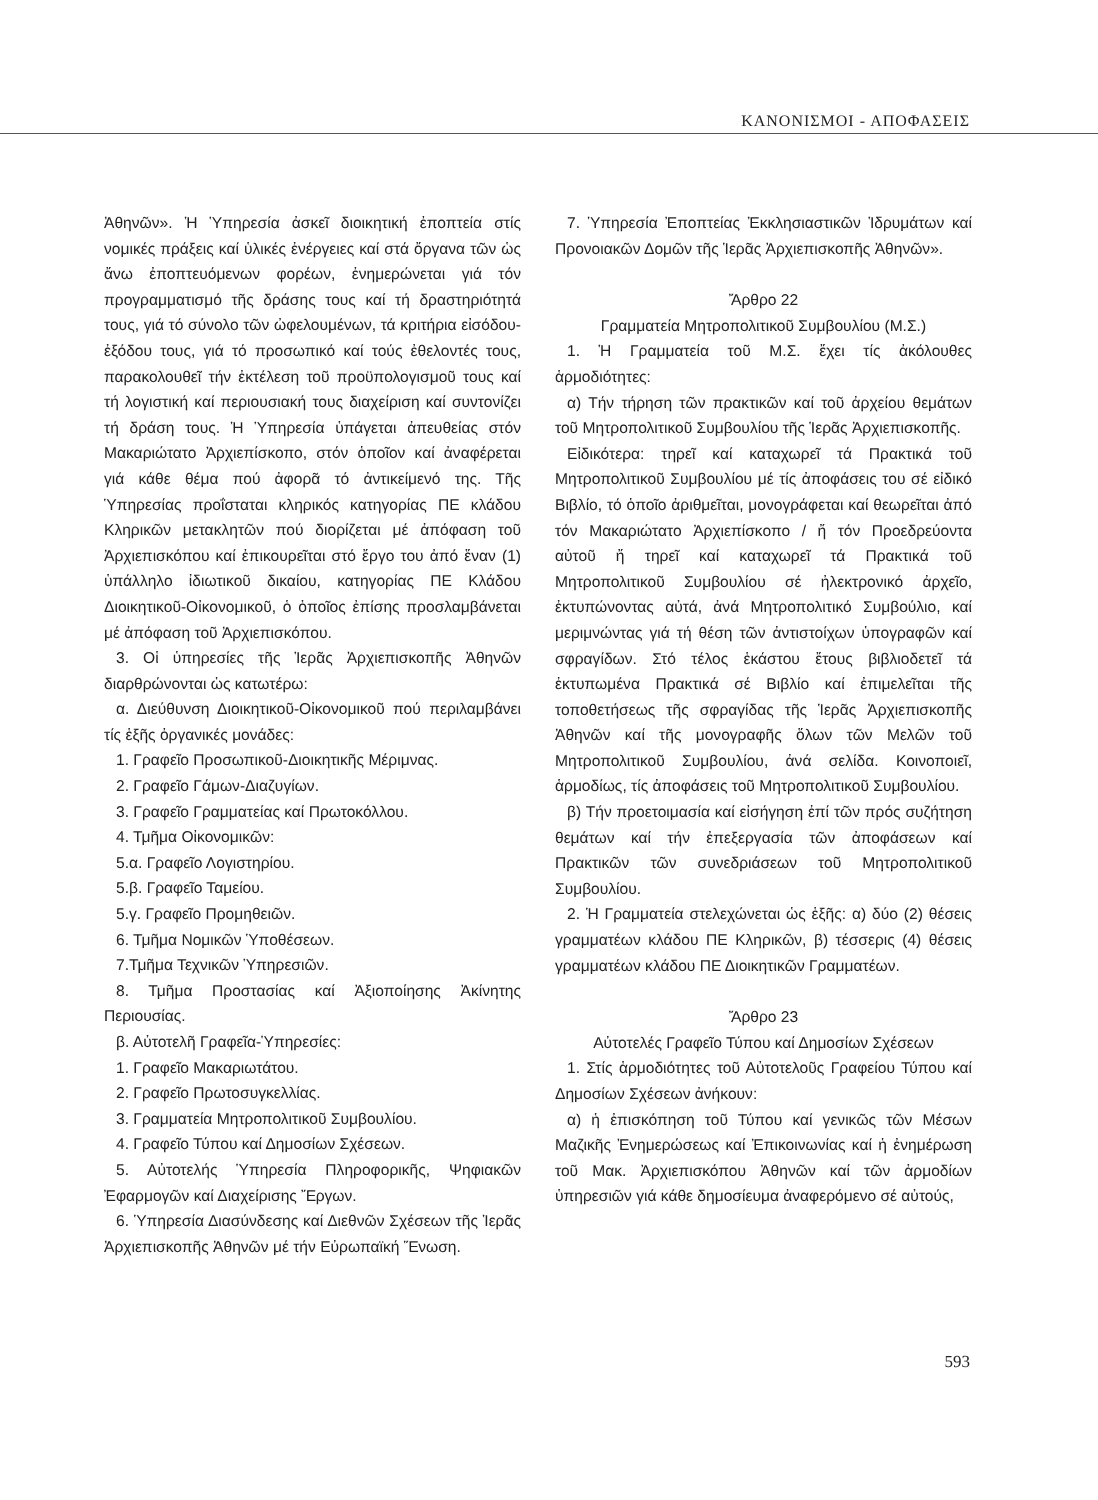ΚΑΝΟΝΙΣΜΟΙ - ΑΠΟΦΑΣΕΙΣ
Ἀθηνῶν». Ἡ Ὑπηρεσία ἀσκεῖ διοικητική ἐποπτεία στίς νομικές πράξεις καί ὑλικές ἐνέργειες καί στά ὄργανα τῶν ὡς ἄνω ἐποπτευόμενων φορέων, ἐνημερώνεται γιά τόν προγραμματισμό τῆς δράσης τους καί τή δραστηριότητά τους, γιά τό σύνολο τῶν ὠφελουμένων, τά κριτήρια εἰσόδου-ἐξόδου τους, γιά τό προσωπικό καί τούς ἐθελοντές τους, παρακολουθεῖ τήν ἐκτέλεση τοῦ προϋπολογισμοῦ τους καί τή λογιστική καί περιουσιακή τους διαχείριση καί συντονίζει τή δράση τους. Ἡ Ὑπηρεσία ὑπάγεται ἀπευθείας στόν Μακαριώτατο Ἀρχιεπίσκοπο, στόν ὁποῖον καί ἀναφέρεται γιά κάθε θέμα πού ἀφορᾶ τό ἀντικείμενό της. Τῆς Ὑπηρεσίας προΐσταται κληρικός κατηγορίας ΠΕ κλάδου Κληρικῶν μετακλητῶν πού διορίζεται μέ ἀπόφαση τοῦ Ἀρχιεπισκόπου καί ἐπικουρεῖται στό ἔργο του ἀπό ἕναν (1) ὑπάλληλο ἰδιωτικοῦ δικαίου, κατηγορίας ΠΕ Κλάδου Διοικητικοῦ-Οἰκονομικοῦ, ὁ ὁποῖος ἐπίσης προσλαμβάνεται μέ ἀπόφαση τοῦ Ἀρχιεπισκόπου.
3. Οἱ ὑπηρεσίες τῆς Ἱερᾶς Ἀρχιεπισκοπῆς Ἀθηνῶν διαρθρώνονται ὡς κατωτέρω:
α. Διεύθυνση Διοικητικοῦ-Οἰκονομικοῦ πού περιλαμβάνει τίς ἑξῆς ὀργανικές μονάδες:
1. Γραφεῖο Προσωπικοῦ-Διοικητικῆς Μέριμνας.
2. Γραφεῖο Γάμων-Διαζυγίων.
3. Γραφεῖο Γραμματείας καί Πρωτοκόλλου.
4. Τμῆμα Οἰκονομικῶν:
5.α. Γραφεῖο Λογιστηρίου.
5.β. Γραφεῖο Ταμείου.
5.γ. Γραφεῖο Προμηθειῶν.
6. Τμῆμα Νομικῶν Ὑποθέσεων.
7.Τμῆμα Τεχνικῶν Ὑπηρεσιῶν.
8. Τμῆμα Προστασίας καί Ἀξιοποίησης Ἀκίνητης Περιουσίας.
β. Αὐτοτελῆ Γραφεῖα-Ὑπηρεσίες:
1. Γραφεῖο Μακαριωτάτου.
2. Γραφεῖο Πρωτοσυγκελλίας.
3. Γραμματεία Μητροπολιτικοῦ Συμβουλίου.
4. Γραφεῖο Τύπου καί Δημοσίων Σχέσεων.
5. Αὐτοτελής Ὑπηρεσία Πληροφορικῆς, Ψηφιακῶν Ἐφαρμογῶν καί Διαχείρισης Ἔργων.
6. Ὑπηρεσία Διασύνδεσης καί Διεθνῶν Σχέσεων τῆς Ἱερᾶς Ἀρχιεπισκοπῆς Ἀθηνῶν μέ τήν Εὐρωπαϊκή Ἕνωση.
7. Ὑπηρεσία Ἐποπτείας Ἐκκλησιαστικῶν Ἱδρυμάτων καί Προνοιακῶν Δομῶν τῆς Ἱερᾶς Ἀρχιεπισκοπῆς Ἀθηνῶν».
Ἄρθρο 22
Γραμματεία Μητροπολιτικοῦ Συμβουλίου (Μ.Σ.)
1. Ἡ Γραμματεία τοῦ Μ.Σ. ἔχει τίς ἀκόλουθες ἁρμοδιότητες:
α) Τήν τήρηση τῶν πρακτικῶν καί τοῦ ἀρχείου θεμάτων τοῦ Μητροπολιτικοῦ Συμβουλίου τῆς Ἱερᾶς Ἀρχιεπισκοπῆς.
Εἰδικότερα: τηρεῖ καί καταχωρεῖ τά Πρακτικά τοῦ Μητροπολιτικοῦ Συμβουλίου μέ τίς ἀποφάσεις του σέ εἰδικό Βιβλίο, τό ὁποῖο ἀριθμεῖται, μονογράφεται καί θεωρεῖται ἀπό τόν Μακαριώτατο Ἀρχιεπίσκοπο / ἤ τόν Προεδρεύοντα αὐτοῦ ἤ τηρεῖ καί καταχωρεῖ τά Πρακτικά τοῦ Μητροπολιτικοῦ Συμβουλίου σέ ἠλεκτρονικό ἀρχεῖο, ἐκτυπώνοντας αὐτά, ἀνά Μητροπολιτικό Συμβούλιο, καί μεριμνώντας γιά τή θέση τῶν ἀντιστοίχων ὑπογραφῶν καί σφραγίδων. Στό τέλος ἑκάστου ἔτους βιβλιοδετεῖ τά ἐκτυπωμένα Πρακτικά σέ Βιβλίο καί ἐπιμελεῖται τῆς τοποθετήσεως τῆς σφραγίδας τῆς Ἱερᾶς Ἀρχιεπισκοπῆς Ἀθηνῶν καί τῆς μονογραφῆς ὅλων τῶν Μελῶν τοῦ Μητροπολιτικοῦ Συμβουλίου, ἀνά σελίδα. Κοινοποιεῖ, ἁρμοδίως, τίς ἀποφάσεις τοῦ Μητροπολιτικοῦ Συμβουλίου.
β) Τήν προετοιμασία καί εἰσήγηση ἐπί τῶν πρός συζήτηση θεμάτων καί τήν ἐπεξεργασία τῶν ἀποφάσεων καί Πρακτικῶν τῶν συνεδριάσεων τοῦ Μητροπολιτικοῦ Συμβουλίου.
2. Ἡ Γραμματεία στελεχώνεται ὡς ἑξῆς: α) δύο (2) θέσεις γραμματέων κλάδου ΠΕ Κληρικῶν, β) τέσσερις (4) θέσεις γραμματέων κλάδου ΠΕ Διοικητικῶν Γραμματέων.
Ἄρθρο 23
Αὐτοτελές Γραφεῖο Τύπου καί Δημοσίων Σχέσεων
1. Στίς ἁρμοδιότητες τοῦ Αὐτοτελοῦς Γραφείου Τύπου καί Δημοσίων Σχέσεων ἀνήκουν:
α) ἡ ἐπισκόπηση τοῦ Τύπου καί γενικῶς τῶν Μέσων Μαζικῆς Ἐνημερώσεως καί Ἐπικοινωνίας καί ἡ ἐνημέρωση τοῦ Μακ. Ἀρχιεπισκόπου Ἀθηνῶν καί τῶν ἁρμοδίων ὑπηρεσιῶν γιά κάθε δημοσίευμα ἀναφερόμενο σέ αὐτούς,
593